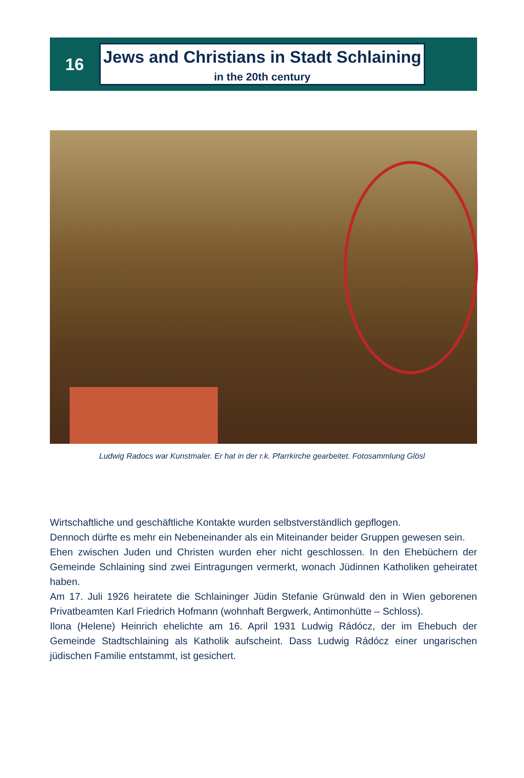16
Jews and Christians in Stadt Schlaining
in the 20th century
Ludwig Radocs war Kunstmaler. Er hat in der r.k. Pfarrkirche gearbeitet. Fotosammlung Glösl
Wirtschaftliche und geschäftliche Kontakte wurden selbstverständlich gepflogen.
Dennoch dürfte es mehr ein Nebeneinander als ein Miteinander beider Gruppen gewesen sein.
Ehen zwischen Juden und Christen wurden eher nicht geschlossen. In den Ehebüchern der Gemeinde Schlaining sind zwei Eintragungen vermerkt, wonach Jüdinnen Katholiken geheiratet haben.
Am 17. Juli 1926 heiratete die Schlaininger Jüdin Stefanie Grünwald den in Wien geborenen Privatbeamten Karl Friedrich Hofmann (wohnhaft Bergwerk, Antimonhütte – Schloss).
Ilona (Helene) Heinrich ehelichte am 16. April 1931 Ludwig Rádócz, der im Ehebuch der Gemeinde Stadtschlaining als Katholik aufscheint. Dass Ludwig Rádócz einer ungarischen jüdischen Familie entstammt, ist gesichert.